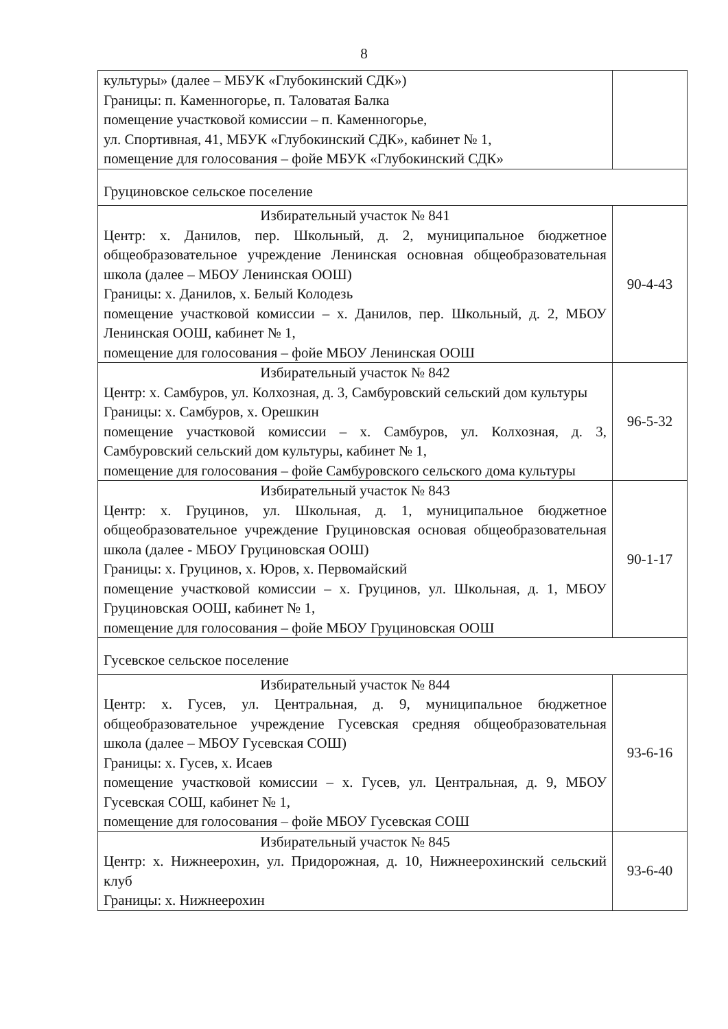8
| культуры» (далее – МБУК «Глубокинский СДК») Границы: п. Каменногорье, п. Таловатая Балка помещение участковой комиссии – п. Каменногорье, ул. Спортивная, 41, МБУК «Глубокинский СДК», кабинет № 1, помещение для голосования – фойе МБУК «Глубокинский СДК» | |
| Груциновское сельское поселение | |
| Избирательный участок № 841 Центр: х. Данилов, пер. Школьный, д. 2, муниципальное бюджетное общеобразовательное учреждение Ленинская основная общеобразовательная школа (далее – МБОУ Ленинская ООШ) Границы: х. Данилов, х. Белый Колодезь помещение участковой комиссии – х. Данилов, пер. Школьный, д. 2, МБОУ Ленинская ООШ, кабинет № 1, помещение для голосования – фойе МБОУ Ленинская ООШ | 90-4-43 |
| Избирательный участок № 842 Центр: х. Самбуров, ул. Колхозная, д. 3, Самбуровский сельский дом культуры Границы: х. Самбуров, х. Орешкин помещение участковой комиссии – х. Самбуров, ул. Колхозная, д. 3, Самбуровский сельский дом культуры, кабинет № 1, помещение для голосования – фойе Самбуровского сельского дома культуры | 96-5-32 |
| Избирательный участок № 843 Центр: х. Груцинов, ул. Школьная, д. 1, муниципальное бюджетное общеобразовательное учреждение Груциновская основая общеобразовательная школа (далее - МБОУ Груциновская ООШ) Границы: х. Груцинов, х. Юров, х. Первомайский помещение участковой комиссии – х. Груцинов, ул. Школьная, д. 1, МБОУ Груциновская ООШ, кабинет № 1, помещение для голосования – фойе МБОУ Груциновская ООШ | 90-1-17 |
| Гусевское сельское поселение | |
| Избирательный участок № 844 Центр: х. Гусев, ул. Центральная, д. 9, муниципальное бюджетное общеобразовательное учреждение Гусевская средняя общеобразовательная школа (далее – МБОУ Гусевская СОШ) Границы: х. Гусев, х. Исаев помещение участковой комиссии – х. Гусев, ул. Центральная, д. 9, МБОУ Гусевская СОШ, кабинет № 1, помещение для голосования – фойе МБОУ Гусевская СОШ | 93-6-16 |
| Избирательный участок № 845 Центр: х. Нижнеерохин, ул. Придорожная, д. 10, Нижнеерохинский сельский клуб Границы: х. Нижнеерохин | 93-6-40 |